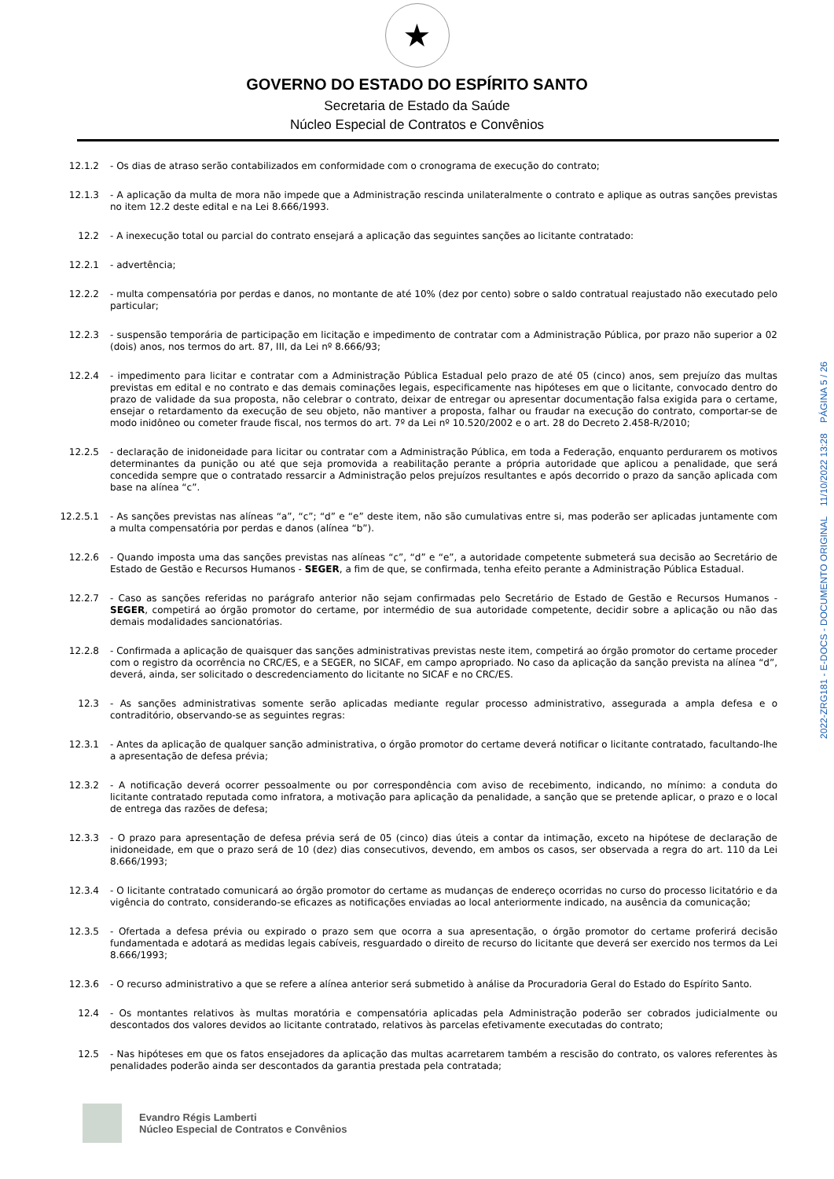★
GOVERNO DO ESTADO DO ESPÍRITO SANTO
Secretaria de Estado da Saúde
Núcleo Especial de Contratos e Convênios
12.1.2 - Os dias de atraso serão contabilizados em conformidade com o cronograma de execução do contrato;
12.1.3 - A aplicação da multa de mora não impede que a Administração rescinda unilateralmente o contrato e aplique as outras sanções previstas no item 12.2 deste edital e na Lei 8.666/1993.
12.2 - A inexecução total ou parcial do contrato ensejará a aplicação das seguintes sanções ao licitante contratado:
12.2.1 - advertência;
12.2.2 - multa compensatória por perdas e danos, no montante de até 10% (dez por cento) sobre o saldo contratual reajustado não executado pelo particular;
12.2.3 - suspensão temporária de participação em licitação e impedimento de contratar com a Administração Pública, por prazo não superior a 02 (dois) anos, nos termos do art. 87, III, da Lei nº 8.666/93;
12.2.4 - impedimento para licitar e contratar com a Administração Pública Estadual pelo prazo de até 05 (cinco) anos, sem prejuízo das multas previstas em edital e no contrato e das demais cominações legais, especificamente nas hipóteses em que o licitante, convocado dentro do prazo de validade da sua proposta, não celebrar o contrato, deixar de entregar ou apresentar documentação falsa exigida para o certame, ensejar o retardamento da execução de seu objeto, não mantiver a proposta, falhar ou fraudar na execução do contrato, comportar-se de modo inidôneo ou cometer fraude fiscal, nos termos do art. 7º da Lei nº 10.520/2002 e o art. 28 do Decreto 2.458-R/2010;
12.2.5 - declaração de inidoneidade para licitar ou contratar com a Administração Pública, em toda a Federação, enquanto perdurarem os motivos determinantes da punição ou até que seja promovida a reabilitação perante a própria autoridade que aplicou a penalidade, que será concedida sempre que o contratado ressarcir a Administração pelos prejuízos resultantes e após decorrido o prazo da sanção aplicada com base na alínea “c”.
12.2.5.1 - As sanções previstas nas alíneas “a”, “c”; “d” e “e” deste item, não são cumulativas entre si, mas poderão ser aplicadas juntamente com a multa compensatória por perdas e danos (alínea “b”).
12.2.6 - Quando imposta uma das sanções previstas nas alíneas “c”, “d” e “e”, a autoridade competente submeterá sua decisão ao Secretário de Estado de Gestão e Recursos Humanos - SEGER, a fim de que, se confirmada, tenha efeito perante a Administração Pública Estadual.
12.2.7 - Caso as sanções referidas no parágrafo anterior não sejam confirmadas pelo Secretário de Estado de Gestão e Recursos Humanos - SEGER, competirá ao órgão promotor do certame, por intermédio de sua autoridade competente, decidir sobre a aplicação ou não das demais modalidades sancionatórias.
12.2.8 - Confirmada a aplicação de quaisquer das sanções administrativas previstas neste item, competirá ao órgão promotor do certame proceder com o registro da ocorrência no CRC/ES, e a SEGER, no SICAF, em campo apropriado. No caso da aplicação da sanção prevista na alínea “d”, deverá, ainda, ser solicitado o descredenciamento do licitante no SICAF e no CRC/ES.
12.3 - As sanções administrativas somente serão aplicadas mediante regular processo administrativo, assegurada a ampla defesa e o contraditório, observando-se as seguintes regras:
12.3.1 - Antes da aplicação de qualquer sanção administrativa, o órgão promotor do certame deverá notificar o licitante contratado, facultando-lhe a apresentação de defesa prévia;
12.3.2 - A notificação deverá ocorrer pessoalmente ou por correspondência com aviso de recebimento, indicando, no mínimo: a conduta do licitante contratado reputada como infratora, a motivação para aplicação da penalidade, a sanção que se pretende aplicar, o prazo e o local de entrega das razões de defesa;
12.3.3 - O prazo para apresentação de defesa prévia será de 05 (cinco) dias úteis a contar da intimação, exceto na hipótese de declaração de inidoneidade, em que o prazo será de 10 (dez) dias consecutivos, devendo, em ambos os casos, ser observada a regra do art. 110 da Lei 8.666/1993;
12.3.4 - O licitante contratado comunicará ao órgão promotor do certame as mudanças de endereço ocorridas no curso do processo licitatório e da vigência do contrato, considerando-se eficazes as notificações enviadas ao local anteriormente indicado, na ausência da comunicação;
12.3.5 - Ofertada a defesa prévia ou expirado o prazo sem que ocorra a sua apresentação, o órgão promotor do certame proferirá decisão fundamentada e adotará as medidas legais cabíveis, resguardado o direito de recurso do licitante que deverá ser exercido nos termos da Lei 8.666/1993;
12.3.6 - O recurso administrativo a que se refere a alínea anterior será submetido à análise da Procuradoria Geral do Estado do Espírito Santo.
12.4 - Os montantes relativos às multas moratória e compensatória aplicadas pela Administração poderão ser cobrados judicialmente ou descontados dos valores devidos ao licitante contratado, relativos às parcelas efetivamente executadas do contrato;
12.5 - Nas hipóteses em que os fatos ensejadores da aplicação das multas acarretarem também a rescisão do contrato, os valores referentes às penalidades poderão ainda ser descontados da garantia prestada pela contratada;
Evandro Régis Lamberti
Núcleo Especial de Contratos e Convênios
2022-ZRG181 - E-DOCS - DOCUMENTO ORIGINAL 11/10/2022 13:28 PÁGINA 5 / 26